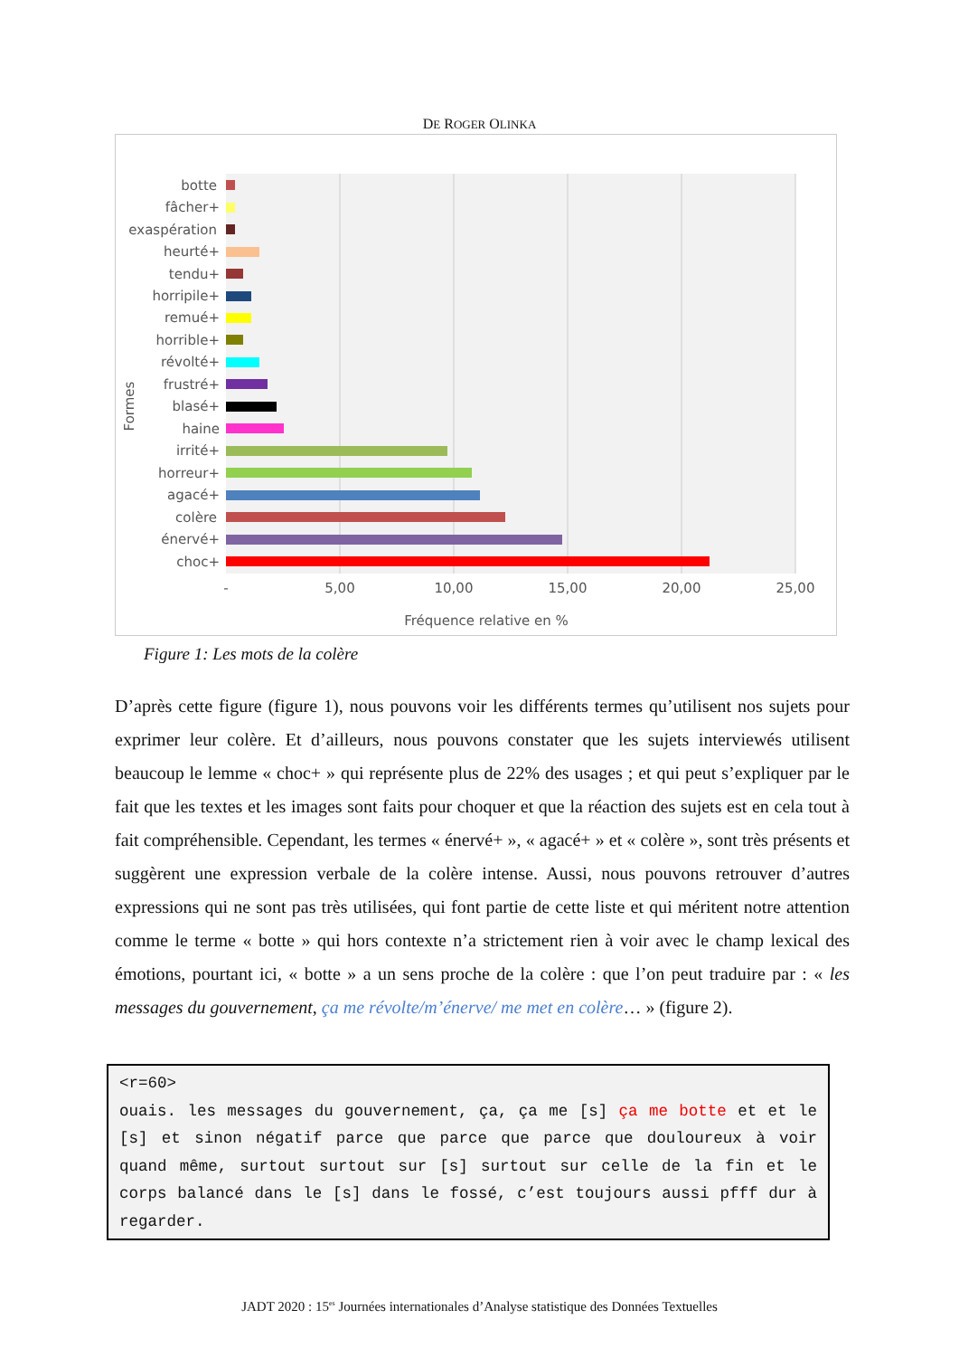DE ROGER OLINKA
Formes
botte
fâcher+
exaspération
heurté+
tendu+
horripile+
remué+
horrible+
révolté+
frustré+
blasé+
haine
irrité+
horreur+
agacé+
colère
énervé+
choc+
-
5,00
10,00
15,00
20,00
25,00
Fréquence relative en %
Figure 1: Les mots de la colère
D’après cette figure (figure 1), nous pouvons voir les différents termes qu’utilisent nos sujets pour exprimer leur colère. Et d’ailleurs, nous pouvons constater que les sujets interviewés utilisent beaucoup le lemme « choc+ » qui représente plus de 22% des usages ; et qui peut s’expliquer par le fait que les textes et les images sont faits pour choquer et que la réaction des sujets est en cela tout à fait compréhensible. Cependant, les termes « énervé+ », « agacé+ » et « colère », sont très présents et suggèrent une expression verbale de la colère intense. Aussi, nous pouvons retrouver d’autres expressions qui ne sont pas très utilisées, qui font partie de cette liste et qui méritent notre attention comme le terme « botte » qui hors contexte n’a strictement rien à voir avec le champ lexical des émotions, pourtant ici, « botte » a un sens proche de la colère : que l’on peut traduire par : « les messages du gouvernement, ça me révolte/m’énerve/ me met en colère… » (figure 2).
<r=60>
ouais. les messages du gouvernement, ça, ça me [s] ça me botte et et le [s] et sinon négatif parce que parce que parce que douloureux à voir quand même, surtout surtout sur [s] surtout sur celle de la fin et le corps balancé dans le [s] dans le fossé, c’est toujours aussi pfff dur à regarder.
JADT 2020 : 15<sup>es</sup> Journées internationales d’Analyse statistique des Données Textuelles